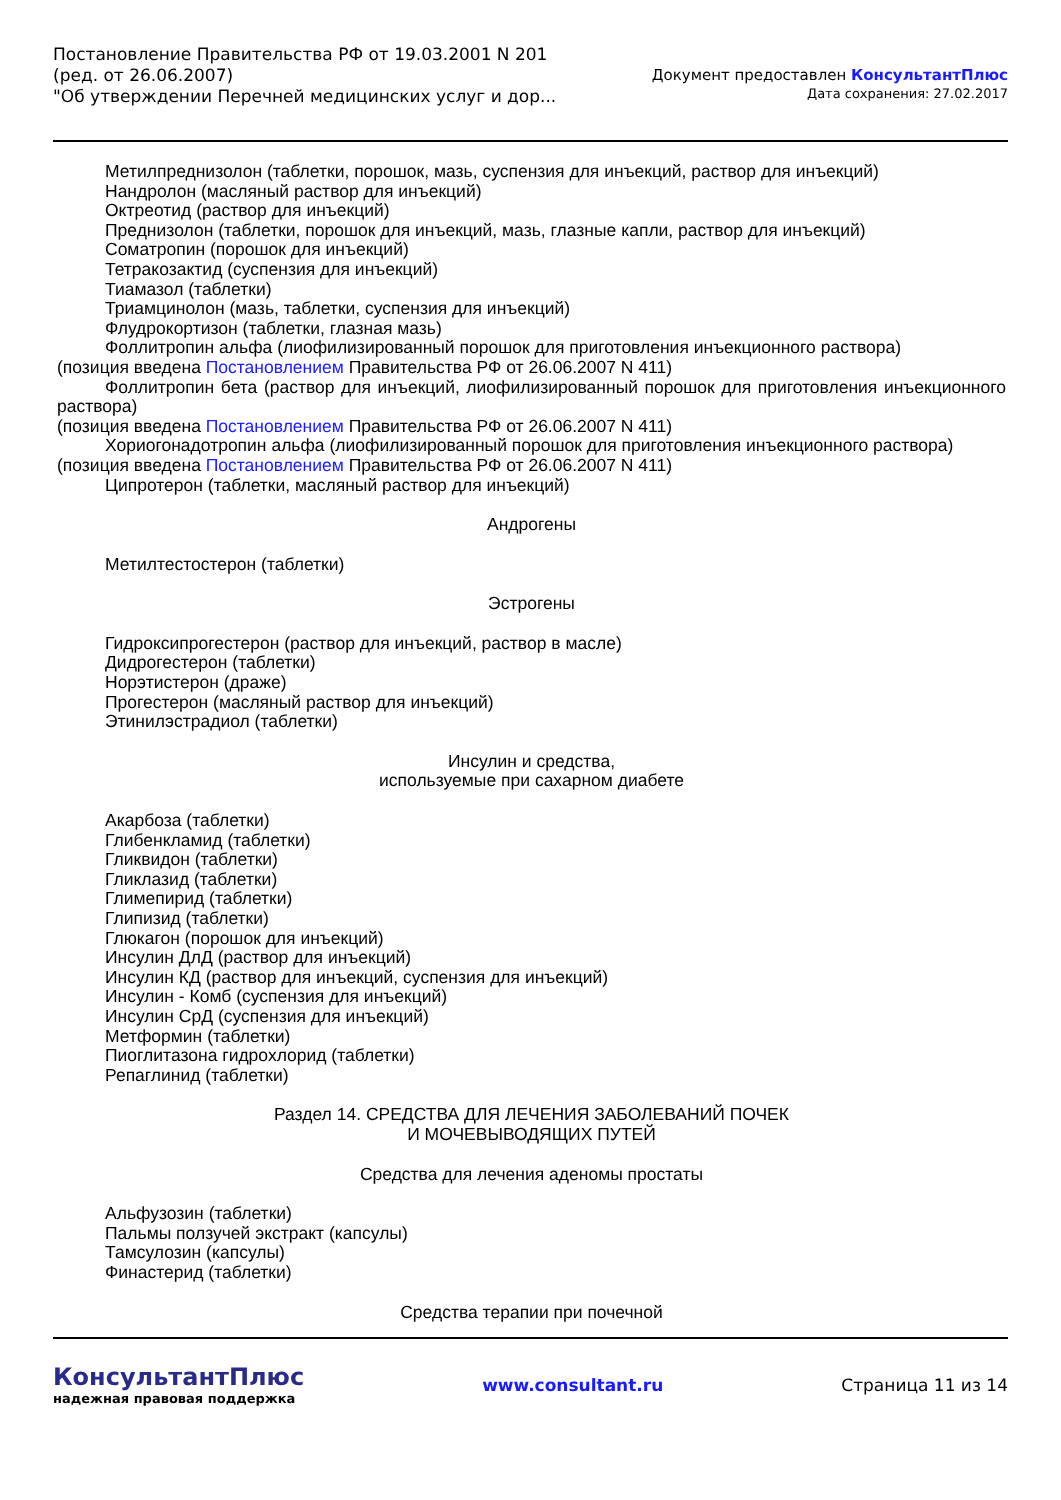Постановление Правительства РФ от 19.03.2001 N 201
(ред. от 26.06.2007)
"Об утверждении Перечней медицинских услуг и дор...
Документ предоставлен КонсультантПлюс
Дата сохранения: 27.02.2017
Метилпреднизолон (таблетки, порошок, мазь, суспензия для инъекций, раствор для инъекций)
Нандролон (масляный раствор для инъекций)
Октреотид (раствор для инъекций)
Преднизолон (таблетки, порошок для инъекций, мазь, глазные капли, раствор для инъекций)
Соматропин (порошок для инъекций)
Тетракозактид (суспензия для инъекций)
Тиамазол (таблетки)
Триамцинолон (мазь, таблетки, суспензия для инъекций)
Флудрокортизон (таблетки, глазная мазь)
Фоллитропин альфа (лиофилизированный порошок для приготовления инъекционного раствора)
(позиция введена Постановлением Правительства РФ от 26.06.2007 N 411)
Фоллитропин бета (раствор для инъекций, лиофилизированный порошок для приготовления инъекционного раствора)
(позиция введена Постановлением Правительства РФ от 26.06.2007 N 411)
Хориогонадотропин альфа (лиофилизированный порошок для приготовления инъекционного раствора)
(позиция введена Постановлением Правительства РФ от 26.06.2007 N 411)
Ципротерон (таблетки, масляный раствор для инъекций)
Андрогены
Метилтестостерон (таблетки)
Эстрогены
Гидроксипрогестерон (раствор для инъекций, раствор в масле)
Дидрогестерон (таблетки)
Норэтистерон (драже)
Прогестерон (масляный раствор для инъекций)
Этинилэстрадиол (таблетки)
Инсулин и средства,
используемые при сахарном диабете
Акарбоза (таблетки)
Глибенкламид (таблетки)
Гликвидон (таблетки)
Гликлазид (таблетки)
Глимепирид (таблетки)
Глипизид (таблетки)
Глюкагон (порошок для инъекций)
Инсулин ДлД (раствор для инъекций)
Инсулин КД (раствор для инъекций, суспензия для инъекций)
Инсулин - Комб (суспензия для инъекций)
Инсулин СрД (суспензия для инъекций)
Метформин (таблетки)
Пиоглитазона гидрохлорид (таблетки)
Репаглинид (таблетки)
Раздел 14. СРЕДСТВА ДЛЯ ЛЕЧЕНИЯ ЗАБОЛЕВАНИЙ ПОЧЕК
И МОЧЕВЫВОДЯЩИХ ПУТЕЙ
Средства для лечения аденомы простаты
Альфузозин (таблетки)
Пальмы ползучей экстракт (капсулы)
Тамсулозин (капсулы)
Финастерид (таблетки)
Средства терапии при почечной
КонсультантПлюс
надежная правовая поддержка
www.consultant.ru Страница 11 из 14